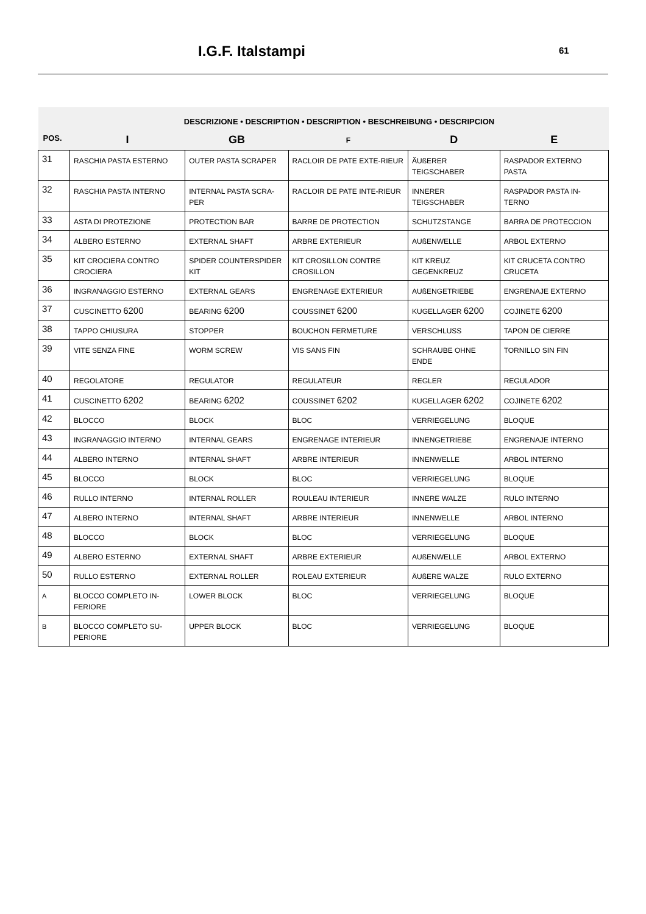I.G.F. Italstampi 61
| POS. | DESCRIZIONE • DESCRIPTION • DESCRIPTION • BESCHREIBUNG • DESCRIPCION | | | | |
| --- | --- | --- | --- | --- | --- |
| | I | GB | F | D | E |
| 31 | RASCHIA PASTA ESTERNO | OUTER PASTA SCRAPER | RACLOIR DE PATE EXTE-RIEUR | ÄUßERER TEIGSCHABER | RASPADOR EXTERNO PASTA |
| 32 | RASCHIA PASTA INTERNO | INTERNAL PASTA SCRA-PER | RACLOIR DE PATE INTE-RIEUR | INNERER TEIGSCHABER | RASPADOR PASTA IN-TERNO |
| 33 | ASTA DI PROTEZIONE | PROTECTION BAR | BARRE DE PROTECTION | SCHUTZSTANGE | BARRA DE PROTECCION |
| 34 | ALBERO ESTERNO | EXTERNAL SHAFT | ARBRE EXTERIEUR | AUßENWELLE | ARBOL EXTERNO |
| 35 | KIT CROCIERA CONTRO CROCIERA | SPIDER COUNTERSPIDER KIT | KIT CROSILLON CONTRE CROSILLON | KIT KREUZ GEGENKREUZ | KIT CRUCETA CONTRO CRUCETA |
| 36 | INGRANAGGIO ESTERNO | EXTERNAL GEARS | ENGRENAGE EXTERIEUR | AUßENGETRIEBE | ENGRENAJE EXTERNO |
| 37 | CUSCINETTO 6200 | BEARING 6200 | COUSSINET 6200 | KUGELLAGER 6200 | COJINETE 6200 |
| 38 | TAPPO CHIUSURA | STOPPER | BOUCHON FERMETURE | VERSCHLUSS | TAPON DE CIERRE |
| 39 | VITE SENZA FINE | WORM SCREW | VIS SANS FIN | SCHRAUBE OHNE ENDE | TORNILLO SIN FIN |
| 40 | REGOLATORE | REGULATOR | REGULATEUR | REGLER | REGULADOR |
| 41 | CUSCINETTO 6202 | BEARING 6202 | COUSSINET 6202 | KUGELLAGER 6202 | COJINETE 6202 |
| 42 | BLOCCO | BLOCK | BLOC | VERRIEGELUNG | BLOQUE |
| 43 | INGRANAGGIO INTERNO | INTERNAL GEARS | ENGRENAGE INTERIEUR | INNENGETRIEBE | ENGRENAJE INTERNO |
| 44 | ALBERO INTERNO | INTERNAL SHAFT | ARBRE INTERIEUR | INNENWELLE | ARBOL INTERNO |
| 45 | BLOCCO | BLOCK | BLOC | VERRIEGELUNG | BLOQUE |
| 46 | RULLO INTERNO | INTERNAL ROLLER | ROULEAU INTERIEUR | INNERE WALZE | RULO INTERNO |
| 47 | ALBERO INTERNO | INTERNAL SHAFT | ARBRE INTERIEUR | INNENWELLE | ARBOL INTERNO |
| 48 | BLOCCO | BLOCK | BLOC | VERRIEGELUNG | BLOQUE |
| 49 | ALBERO ESTERNO | EXTERNAL SHAFT | ARBRE EXTERIEUR | AUßENWELLE | ARBOL EXTERNO |
| 50 | RULLO ESTERNO | EXTERNAL ROLLER | ROLEAU EXTERIEUR | ÄUßERE WALZE | RULO EXTERNO |
| A | BLOCCO COMPLETO IN-FERIORE | LOWER BLOCK | BLOC | VERRIEGELUNG | BLOQUE |
| B | BLOCCO COMPLETO SU-PERIORE | UPPER BLOCK | BLOC | VERRIEGELUNG | BLOQUE |